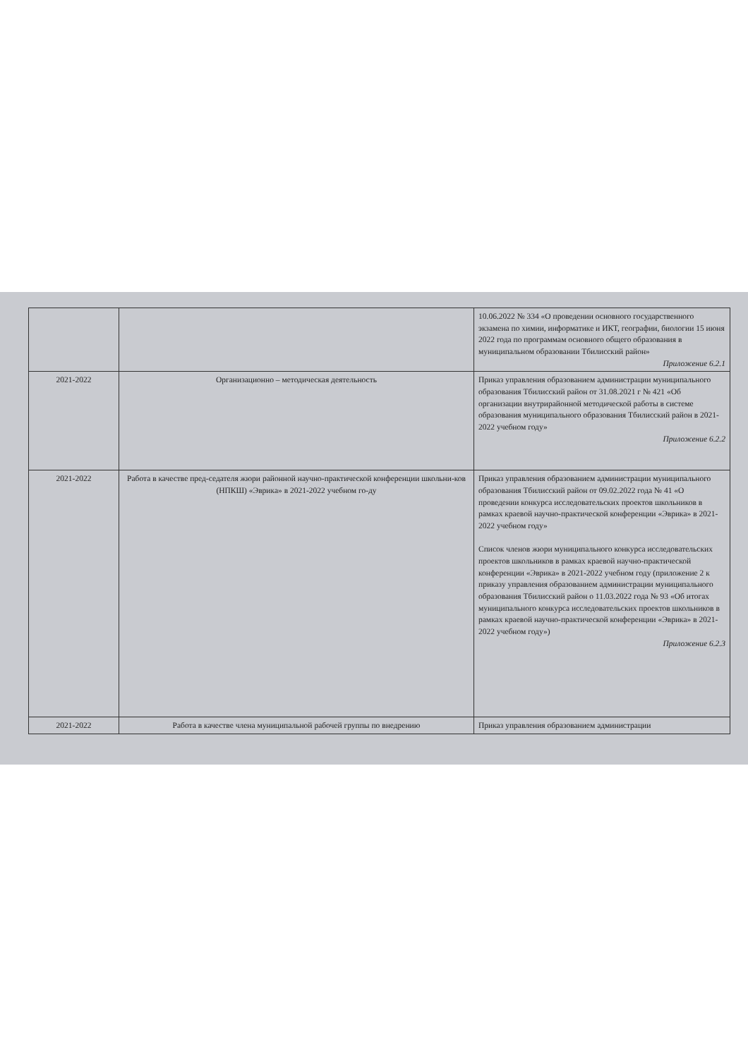| | | 10.06.2022 № 334 «О проведении основного государственного экзамена по химии, информатике и ИКТ, географии, биологии 15 июня 2022 года по программам основного общего образования в муниципальном образовании Тбилисский район» Приложение 6.2.1 |
| 2021-2022 | Организационно – методическая деятельность | Приказ управления образованием администрации муниципального образования Тбилисский район от 31.08.2021 г № 421 «Об организации внутрирайонной методической работы в системе образования муниципального образования Тбилисский район в 2021-2022 учебном году» Приложение 6.2.2 |
| 2021-2022 | Работа в качестве пред-седателя жюри районной научно-практической конференции школьни-ков (НПКШ) «Эврика» в 2021-2022 учебном го-ду | Приказ управления образованием администрации муниципального образования Тбилисский район от 09.02.2022 года № 41 «О проведении конкурса исследовательских проектов школьников в рамках краевой научно-практической конференции «Эврика» в 2021-2022 учебном году» Список членов жюри муниципального конкурса исследовательских проектов школьников в рамках краевой научно-практической конференции «Эврика» в 2021-2022 учебном году (приложение 2 к приказу управления образованием администрации муниципального образования Тбилисский район о 11.03.2022 года № 93 «Об итогах муниципального конкурса исследовательских проектов школьников в рамках краевой научно-практической конференции «Эврика» в 2021-2022 учебном году») Приложение 6.2.3 |
| 2021-2022 | Работа в качестве члена муниципальной рабочей группы по внедрению | Приказ управления образованием администрации |